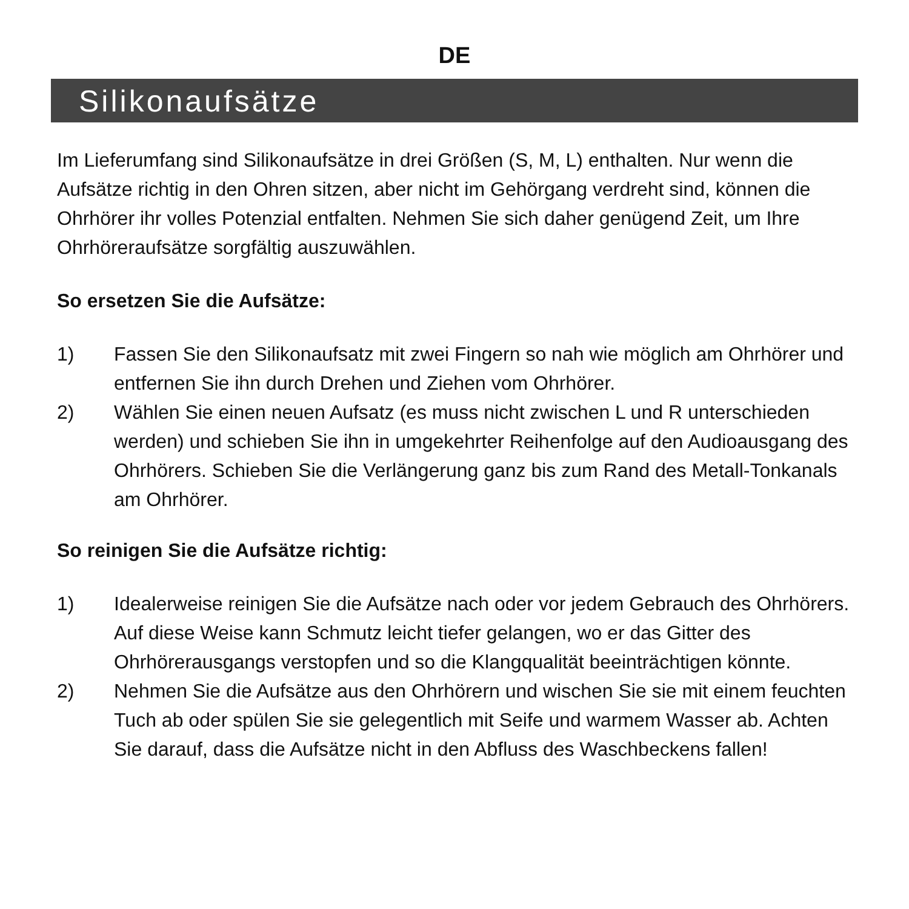DE
Silikonaufsätze
Im Lieferumfang sind Silikonaufsätze in drei Größen (S, M, L) enthalten. Nur wenn die Aufsätze richtig in den Ohren sitzen, aber nicht im Gehörgang verdreht sind, können die Ohrhörer ihr volles Potenzial entfalten. Nehmen Sie sich daher genügend Zeit, um Ihre Ohrhöreraufsätze sorgfältig auszuwählen.
So ersetzen Sie die Aufsätze:
1) Fassen Sie den Silikonaufsatz mit zwei Fingern so nah wie möglich am Ohrhörer und entfernen Sie ihn durch Drehen und Ziehen vom Ohrhörer.
2) Wählen Sie einen neuen Aufsatz (es muss nicht zwischen L und R unterschieden werden) und schieben Sie ihn in umgekehrter Reihenfolge auf den Audioausgang des Ohrhörers. Schieben Sie die Verlängerung ganz bis zum Rand des Metall-Tonkanals am Ohrhörer.
So reinigen Sie die Aufsätze richtig:
1) Idealerweise reinigen Sie die Aufsätze nach oder vor jedem Gebrauch des Ohrhörers. Auf diese Weise kann Schmutz leicht tiefer gelangen, wo er das Gitter des Ohrhörerausgangs verstopfen und so die Klangqualität beeinträchtigen könnte.
2) Nehmen Sie die Aufsätze aus den Ohrhörern und wischen Sie sie mit einem feuchten Tuch ab oder spülen Sie sie gelegentlich mit Seife und warmem Wasser ab. Achten Sie darauf, dass die Aufsätze nicht in den Abfluss des Waschbeckens fallen!